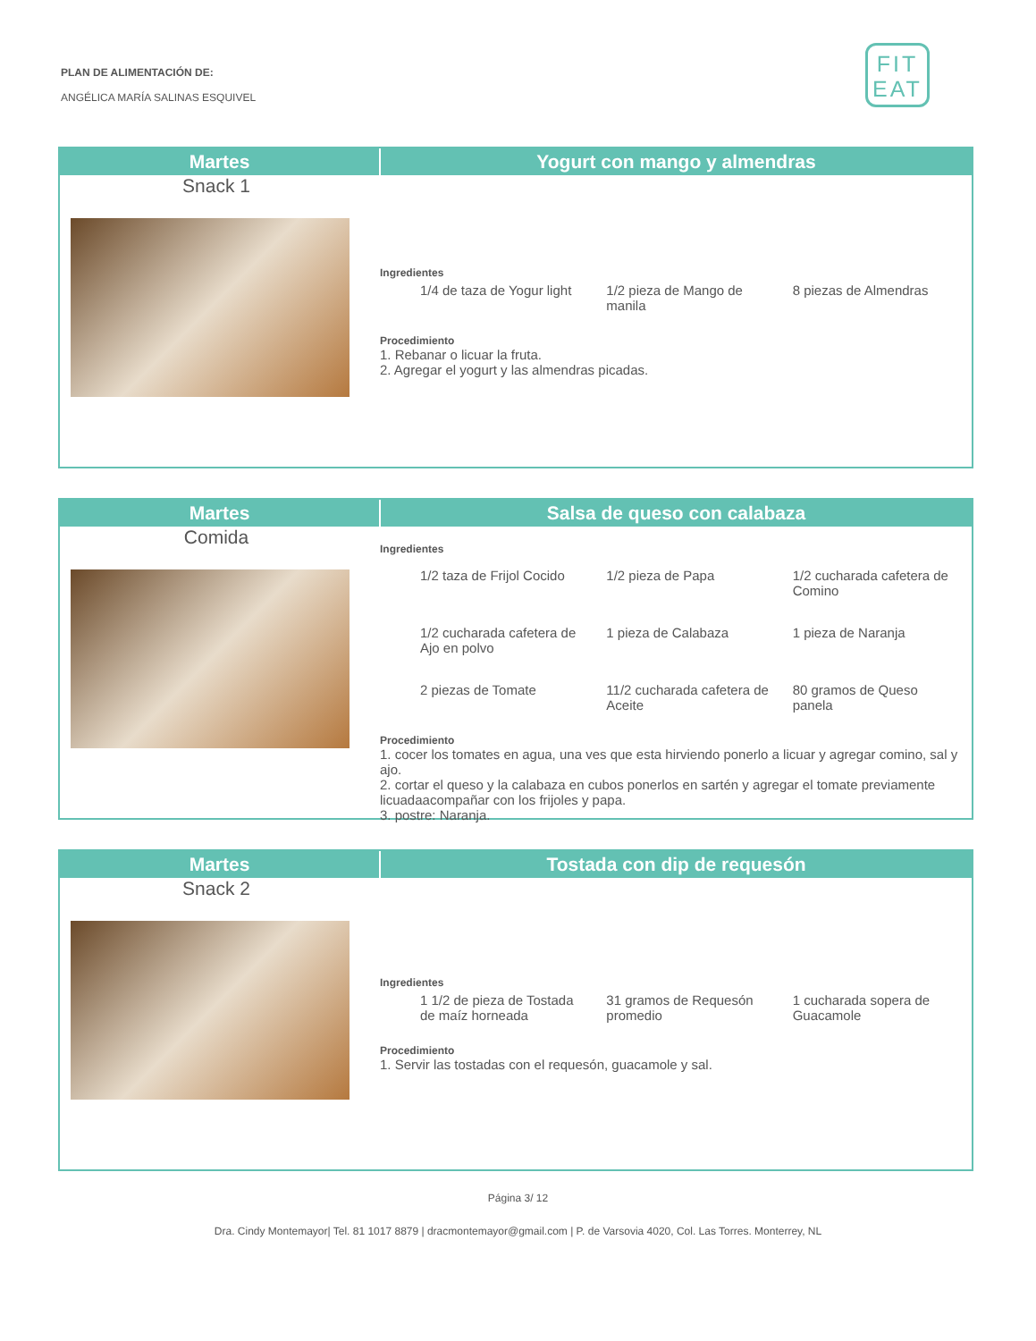PLAN DE ALIMENTACIÓN DE:
ANGÉLICA MARÍA SALINAS ESQUIVEL
FIT
EAT
Martes Yogurt con mango y almendras
Snack 1
Ingredientes
1/4 de taza de Yogur light
1/2 pieza de Mango de manila
8 piezas de Almendras
Procedimiento
1. Rebanar o licuar la fruta.
2. Agregar el yogurt y las almendras picadas.
Martes Salsa de queso con calabaza
Comida
Ingredientes
1/2 taza de Frijol Cocido
1/2 pieza de Papa
1/2 cucharada cafetera de Comino
1/2 cucharada cafetera de Ajo en polvo
1 pieza de Calabaza
1 pieza de Naranja
2 piezas de Tomate
11/2 cucharada cafetera de Aceite
80 gramos de Queso panela
Procedimiento
1. cocer los tomates en agua, una ves que esta hirviendo ponerlo a licuar y agregar comino, sal y ajo.
2. cortar el queso y la calabaza en cubos ponerlos en sartén y agregar el tomate previamente licuadaacompañar con los frijoles y papa.
3. postre: Naranja.
Martes Tostada con dip de requesón
Snack 2
Ingredientes
1 1/2 de pieza de Tostada de maíz horneada
31 gramos de Requesón promedio
1 cucharada sopera de Guacamole
Procedimiento
1. Servir las tostadas con el requesón, guacamole y sal.
Página 3/ 12
Dra. Cindy Montemayor| Tel. 81 1017 8879 | dracmontemayor@gmail.com | P. de Varsovia 4020, Col. Las Torres. Monterrey, NL